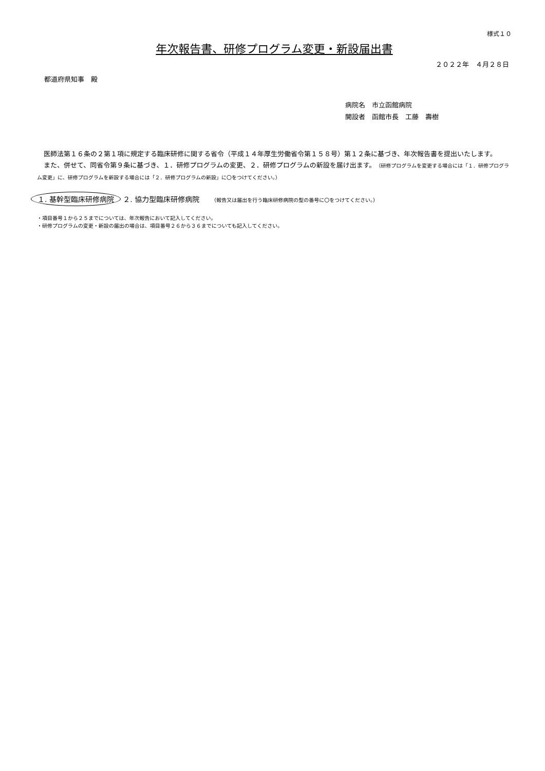様式１０
年次報告書、研修プログラム変更・新設届出書
２０２２年　４月２８日
都道府県知事　殿
病院名　市立函館病院
開設者　函館市長　工藤　壽樹
　医師法第１６条の２第１項に規定する臨床研修に関する省令（平成１４年厚生労働省令第１５８号）第１２条に基づき、年次報告書を提出いたします。
　また、併せて、同省令第９条に基づき、１．研修プログラムの変更、２．研修プログラムの新設を届け出ます。（研修プログラムを変更する場合には「１．研修プログラム変更」に、研修プログラムを新設する場合には「２．研修プログラムの新設」に〇をつけてください。）
１. 基幹型臨床研修病院 ２. 協力型臨床研修病院　　（報告又は届出を行う臨床研修病院の型の番号に〇をつけてください。）
・項目番号１から２５までについては、年次報告において記入してください。
・研修プログラムの変更・新設の届出の場合は、項目番号２６から３６までについても記入してください。